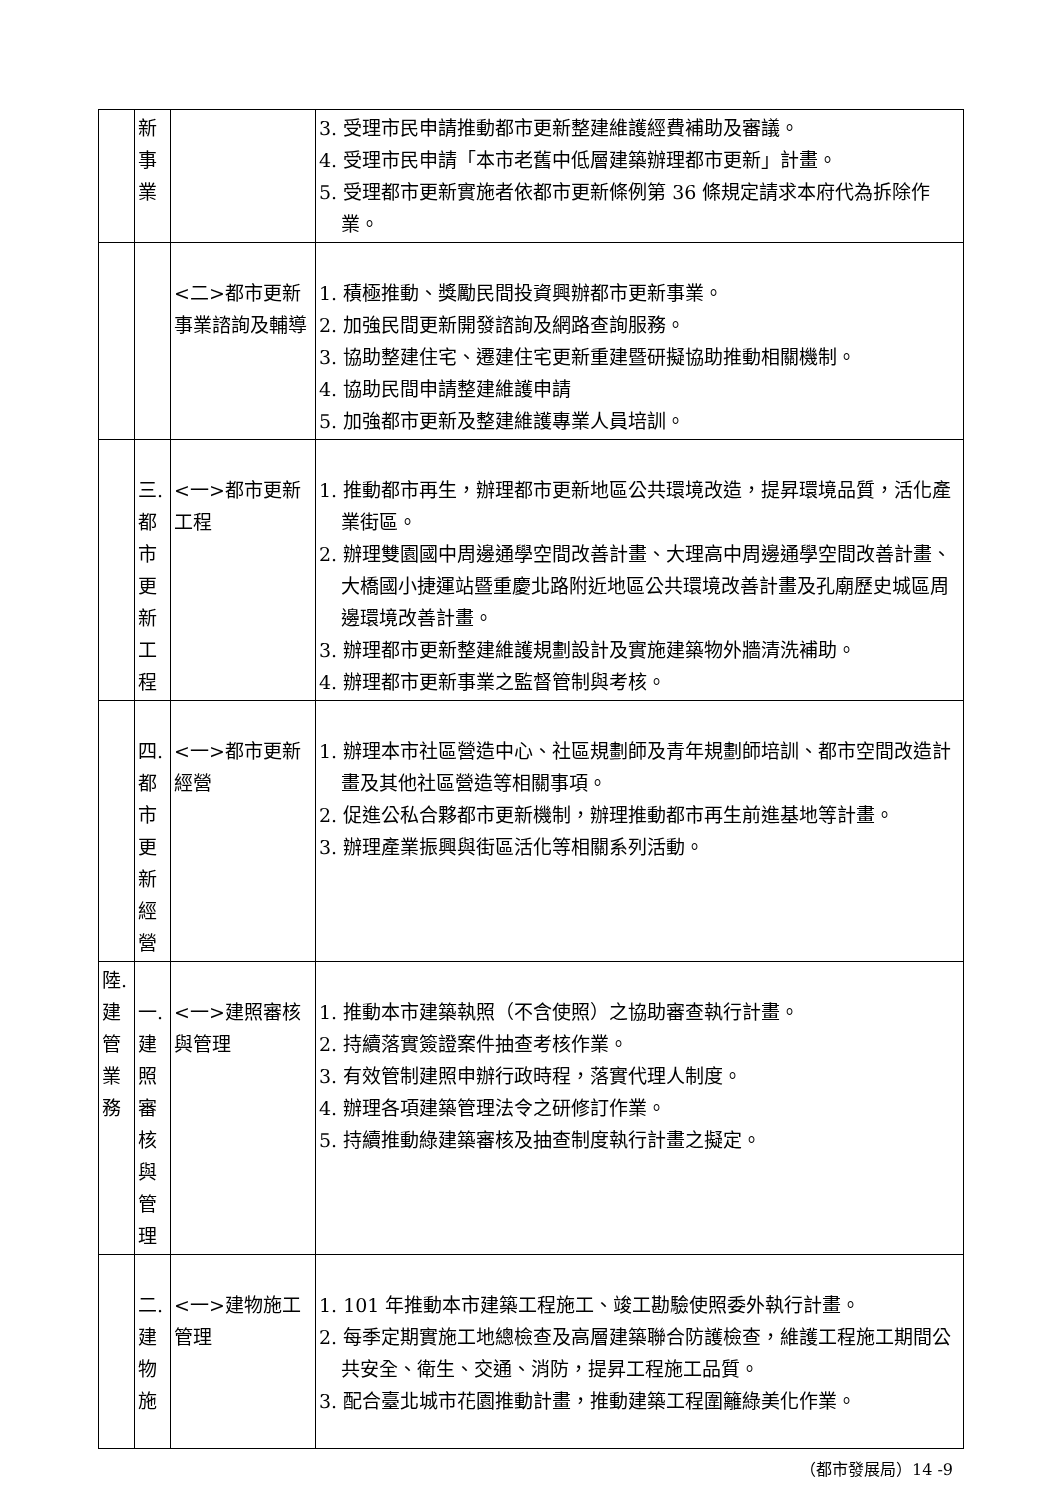| | 新 事 業 | | 3. 受理市民申請推動都市更新整建維護經費補助及審議。 4. 受理市民申請「本市老舊中低層建築辦理都市更新」計畫。 5. 受理都市更新實施者依都市更新條例第 36 條規定請求本府代為拆除作業。 |
| | | <二>都市更新事業諮詢及輔導 | 1. 積極推動、獎勵民間投資興辦都市更新事業。 2. 加強民間更新開發諮詢及網路查詢服務。 3. 協助整建住宅、遷建住宅更新重建暨研擬協助推動相關機制。 4. 協助民間申請整建維護申請 5. 加強都市更新及整建維護專業人員培訓。 |
| | 三. 都 市 更 新 工 程 | <一>都市更新工程 | 1. 推動都市再生，辦理都市更新地區公共環境改造，提昇環境品質，活化產業街區。 2. 辦理雙園國中周邊通學空間改善計畫、大理高中周邊通學空間改善計畫、大橋國小捷運站暨重慶北路附近地區公共環境改善計畫及孔廟歷史城區周邊環境改善計畫。 3. 辦理都市更新整建維護規劃設計及實施建築物外牆清洗補助。 4. 辦理都市更新事業之監督管制與考核。 |
| | 四. 都 市 更 新 經 營 | <一>都市更新經營 | 1. 辦理本市社區營造中心、社區規劃師及青年規劃師培訓、都市空間改造計畫及其他社區營造等相關事項。 2. 促進公私合夥都市更新機制，辦理推動都市再生前進基地等計畫。 3. 辦理產業振興與街區活化等相關系列活動。 |
| 陸. 建 管 業 務 | 一. 建 照 審 核 與 管 理 | <一>建照審核與管理 | 1. 推動本市建築執照（不含使照）之協助審查執行計畫。 2. 持續落實簽證案件抽查考核作業。 3. 有效管制建照申辦行政時程，落實代理人制度。 4. 辦理各項建築管理法令之研修訂作業。 5. 持續推動綠建築審核及抽查制度執行計畫之擬定。 |
| | 二. 建 物 施 | <一>建物施工管理 | 1. 101 年推動本市建築工程施工、竣工勘驗使照委外執行計畫。 2. 每季定期實施工地總檢查及高層建築聯合防護檢查，維護工程施工期間公共安全、衛生、交通、消防，提昇工程施工品質。 3. 配合臺北城市花園推動計畫，推動建築工程圍籬綠美化作業。 |
（都市發展局）14 -9